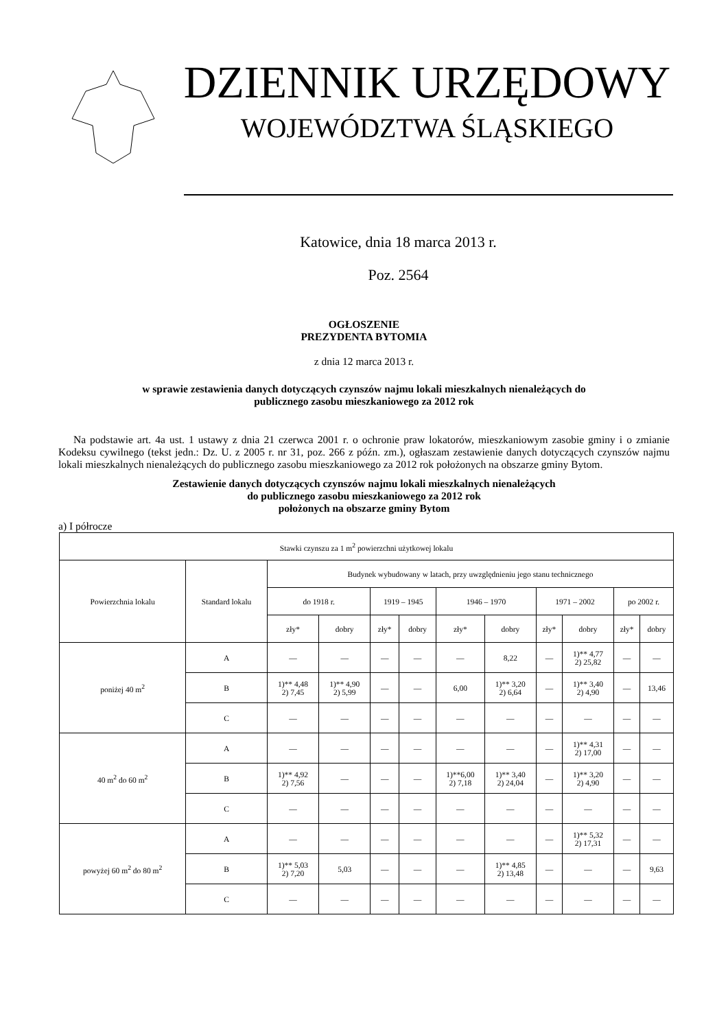DZIENNIK URZĘDOWY
WOJEWÓDZTWA ŚLĄSKIEGO
Katowice, dnia 18 marca 2013 r.
Poz. 2564
OGŁOSZENIE
PREZYDENTA BYTOMIA
z dnia 12 marca 2013 r.
w sprawie zestawienia danych dotyczących czynszów najmu lokali mieszkalnych nienależących do
publicznego zasobu mieszkaniowego za 2012 rok
Na podstawie art. 4a ust. 1 ustawy z dnia 21 czerwca 2001 r. o ochronie praw lokatorów, mieszkaniowym zasobie gminy i o zmianie Kodeksu cywilnego (tekst jedn.: Dz. U. z 2005 r. nr 31, poz. 266 z późn. zm.), ogłaszam zestawienie danych dotyczących czynszów najmu lokali mieszkalnych nienależących do publicznego zasobu mieszkaniowego za 2012 rok położonych na obszarze gminy Bytom.
Zestawienie danych dotyczących czynszów najmu lokali mieszkalnych nienależących
do publicznego zasobu mieszkaniowego za 2012 rok
położonych na obszarze gminy Bytom
a) I półrocze
| Stawki czynszu za 1 m<sup>2</sup> powierzchni użytkowej lokalu | | | | | | | | | | | |
| --- | --- | --- | --- | --- | --- | --- | --- | --- | --- | --- | --- |
| Powierzchnia lokalu | Standard lokalu | Budynek wybudowany w latach, przy uwzględnieniu jego stanu technicznego | | | | | | | | | |
| | | do 1918 r. | | 1919 – 1945 | | 1946 – 1970 | | 1971 – 2002 | | po 2002 r. | |
| | | zły* | dobry | zły* | dobry | zły* | dobry | zły* | dobry | zły* | dobry |
| poniżej 40 m<sup>2</sup> | A | — | — | — | — | — | 8,22 | — | 1)** 4,77 2) 25,82 | — | — |
| | B | 1)** 4,48 2) 7,45 | 1)** 4,90 2) 5,99 | — | — | 6,00 | 1)** 3,20 2) 6,64 | — | 1)** 3,40 2) 4,90 | — | 13,46 |
| | C | — | — | — | — | — | — | — | — | — | — |
| 40 m<sup>2</sup> do 60 m<sup>2</sup> | A | — | — | — | — | — | — | — | 1)** 4,31 2) 17,00 | — | — |
| | B | 1)** 4,92 2) 7,56 | — | — | — | 1)**6,00 2) 7,18 | 1)** 3,40 2) 24,04 | — | 1)** 3,20 2) 4,90 | — | — |
| | C | — | — | — | — | — | — | — | — | — | — |
| powyżej 60 m<sup>2</sup> do 80 m<sup>2</sup> | A | — | — | — | — | — | — | — | 1)** 5,32 2) 17,31 | — | — |
| | B | 1)** 5,03 2) 7,20 | 5,03 | — | — | — | 1)** 4,85 2) 13,48 | — | — | — | 9,63 |
| | C | — | — | — | — | — | — | — | — | — | — |